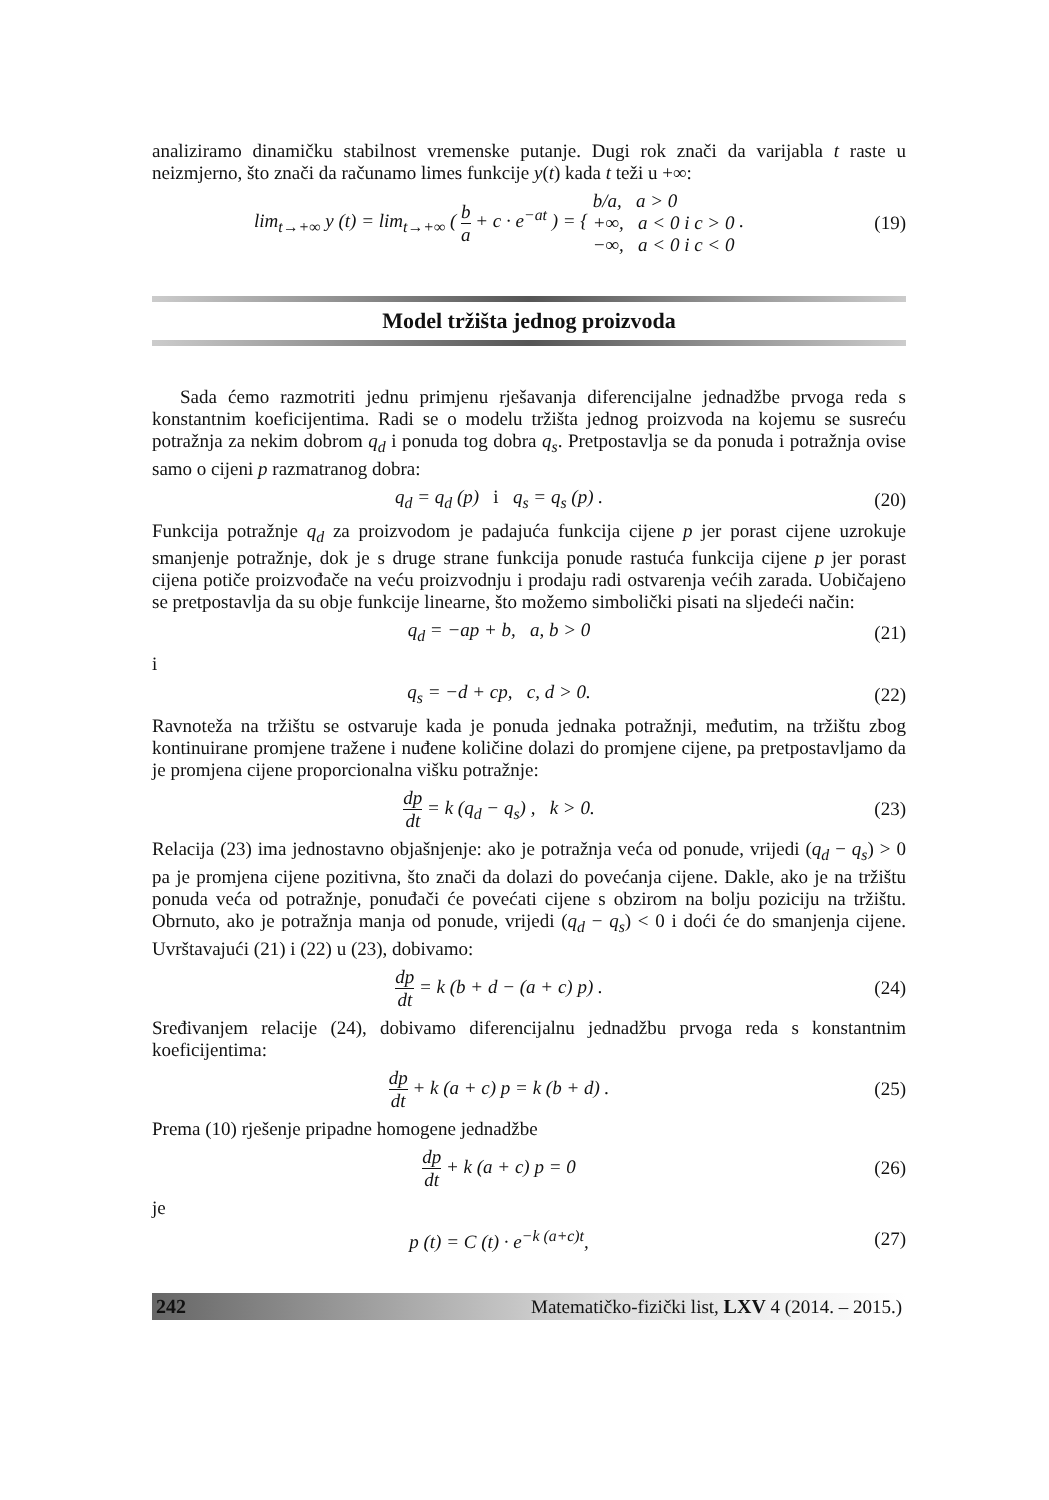analiziramo dinamičku stabilnost vremenske putanje. Dugi rok znači da varijabla t raste u neizmjerno, što znači da računamo limes funkcije y(t) kada t teži u +∞:
lim<sub>t→+∞</sub> y (t) = lim<sub>t→+∞</sub> ( b a + c · e<sup>−at</sup> ) = { b/a, a > 0 +∞, a < 0 i c > 0 −∞, a < 0 i c < 0 .
(19)
Model tržišta jednog proizvoda
Sada ćemo razmotriti jednu primjenu rješavanja diferencijalne jednadžbe prvoga reda s konstantnim koeficijentima. Radi se o modelu tržišta jednog proizvoda na kojemu se susreću potražnja za nekim dobrom q<sub>d</sub> i ponuda tog dobra q<sub>s</sub>. Pretpostavlja se da ponuda i potražnja ovise samo o cijeni p razmatranog dobra:
q<sub>d</sub> = q<sub>d</sub> (p) i q<sub>s</sub> = q<sub>s</sub> (p) .
(20)
Funkcija potražnje q<sub>d</sub> za proizvodom je padajuća funkcija cijene p jer porast cijene uzrokuje smanjenje potražnje, dok je s druge strane funkcija ponude rastuća funkcija cijene p jer porast cijena potiče proizvođače na veću proizvodnju i prodaju radi ostvarenja većih zarada. Uobičajeno se pretpostavlja da su obje funkcije linearne, što možemo simbolički pisati na sljedeći način:
q<sub>d</sub> = −ap + b, a, b > 0 (21)
i
q<sub>s</sub> = −d + cp, c, d > 0. (22)
Ravnoteža na tržištu se ostvaruje kada je ponuda jednaka potražnji, međutim, na tržištu zbog kontinuirane promjene tražene i nuđene količine dolazi do promjene cijene, pa pretpostavljamo da je promjena cijene proporcionalna višku potražnje:
dp dt = k (q<sub>d</sub> − q<sub>s</sub>) , k > 0. (23)
Relacija (23) ima jednostavno objašnjenje: ako je potražnja veća od ponude, vrijedi (q<sub>d</sub> − q<sub>s</sub>) > 0 pa je promjena cijene pozitivna, što znači da dolazi do povećanja cijene. Dakle, ako je na tržištu ponuda veća od potražnje, ponuđači će povećati cijene s obzirom na bolju poziciju na tržištu. Obrnuto, ako je potražnja manja od ponude, vrijedi (q<sub>d</sub> − q<sub>s</sub>) < 0 i doći će do smanjenja cijene. Uvrštavajući (21) i (22) u (23), dobivamo:
dp dt = k (b + d − (a + c) p) .
(24)
Sređivanjem relacije (24), dobivamo diferencijalnu jednadžbu prvoga reda s konstantnim koeficijentima:
dp dt + k (a + c) p = k (b + d) .
(25)
Prema (10) rješenje pripadne homogene jednadžbe
dp dt + k (a + c) p = 0 (26)
je
p (t) = C (t) · e<sup>−k (a+c)t</sup>, (27)
242 Matematičko-fizički list, LXV 4 (2014. – 2015.)